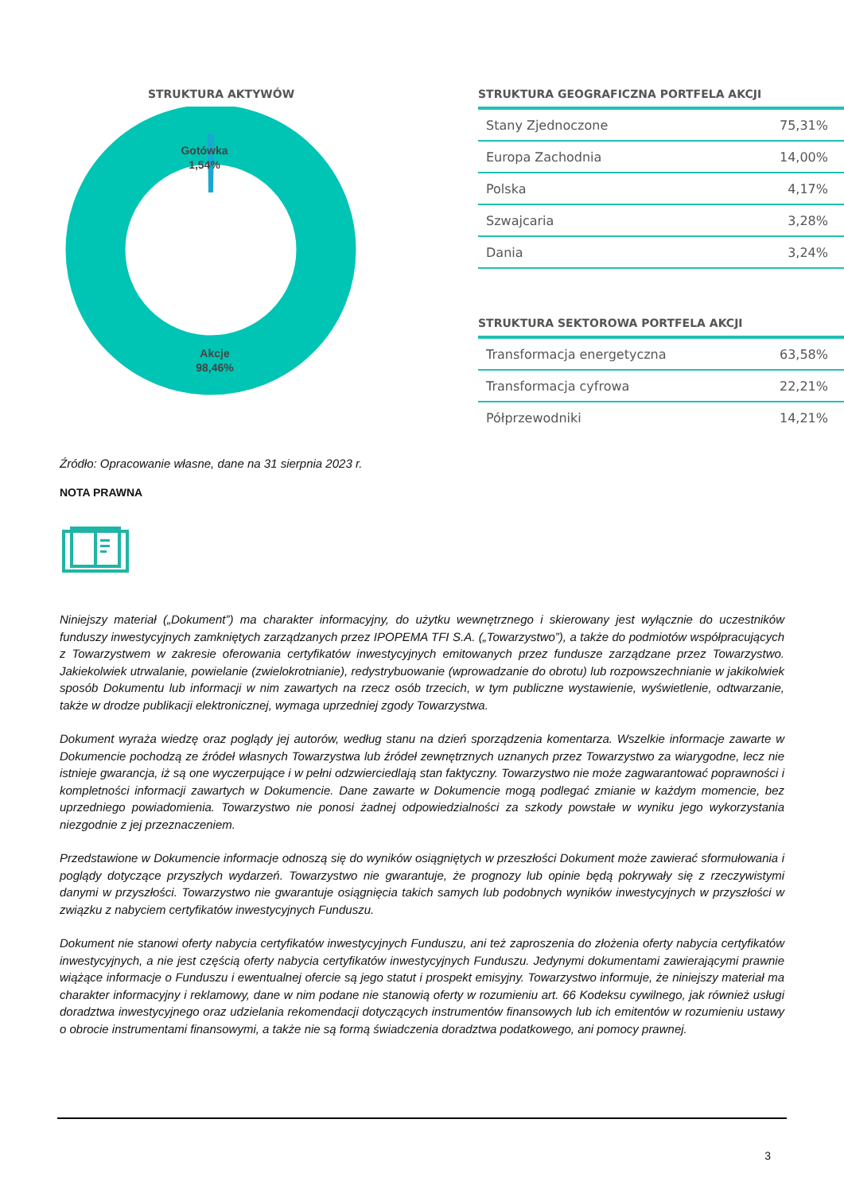STRUKTURA AKTYWÓW
Gotówka
1,54%
Akcje
98,46%
STRUKTURA GEOGRAFICZNA PORTFELA AKCJI
| Stany Zjednoczone | 75,31% |
| Europa Zachodnia | 14,00% |
| Polska | 4,17% |
| Szwajcaria | 3,28% |
| Dania | 3,24% |
STRUKTURA SEKTOROWA PORTFELA AKCJI
| Transformacja energetyczna | 63,58% |
| Transformacja cyfrowa | 22,21% |
| Półprzewodniki | 14,21% |
Źródło: Opracowanie własne, dane na 31 sierpnia 2023 r.
NOTA PRAWNA
Niniejszy materiał („Dokument”) ma charakter informacyjny, do użytku wewnętrznego i skierowany jest wyłącznie do uczestników funduszy inwestycyjnych zamkniętych zarządzanych przez IPOPEMA TFI S.A. („Towarzystwo”), a także do podmiotów współpracujących z Towarzystwem w zakresie oferowania certyfikatów inwestycyjnych emitowanych przez fundusze zarządzane przez Towarzystwo. Jakiekolwiek utrwalanie, powielanie (zwielokrotnianie), redystrybuowanie (wprowadzanie do obrotu) lub rozpowszechnianie w jakikolwiek sposób Dokumentu lub informacji w nim zawartych na rzecz osób trzecich, w tym publiczne wystawienie, wyświetlenie, odtwarzanie, także w drodze publikacji elektronicznej, wymaga uprzedniej zgody Towarzystwa.
Dokument wyraża wiedzę oraz poglądy jej autorów, według stanu na dzień sporządzenia komentarza. Wszelkie informacje zawarte w Dokumencie pochodzą ze źródeł własnych Towarzystwa lub źródeł zewnętrznych uznanych przez Towarzystwo za wiarygodne, lecz nie istnieje gwarancja, iż są one wyczerpujące i w pełni odzwierciedlają stan faktyczny. Towarzystwo nie może zagwarantować poprawności i kompletności informacji zawartych w Dokumencie. Dane zawarte w Dokumencie mogą podlegać zmianie w każdym momencie, bez uprzedniego powiadomienia. Towarzystwo nie ponosi żadnej odpowiedzialności za szkody powstałe w wyniku jego wykorzystania niezgodnie z jej przeznaczeniem.
Przedstawione w Dokumencie informacje odnoszą się do wyników osiągniętych w przeszłości Dokument może zawierać sformułowania i poglądy dotyczące przyszłych wydarzeń. Towarzystwo nie gwarantuje, że prognozy lub opinie będą pokrywały się z rzeczywistymi danymi w przyszłości. Towarzystwo nie gwarantuje osiągnięcia takich samych lub podobnych wyników inwestycyjnych w przyszłości w związku z nabyciem certyfikatów inwestycyjnych Funduszu.
Dokument nie stanowi oferty nabycia certyfikatów inwestycyjnych Funduszu, ani też zaproszenia do złożenia oferty nabycia certyfikatów inwestycyjnych, a nie jest częścią oferty nabycia certyfikatów inwestycyjnych Funduszu. Jedynymi dokumentami zawierającymi prawnie wiążące informacje o Funduszu i ewentualnej ofercie są jego statut i prospekt emisyjny. Towarzystwo informuje, że niniejszy materiał ma charakter informacyjny i reklamowy, dane w nim podane nie stanowią oferty w rozumieniu art. 66 Kodeksu cywilnego, jak również usługi doradztwa inwestycyjnego oraz udzielania rekomendacji dotyczących instrumentów finansowych lub ich emitentów w rozumieniu ustawy o obrocie instrumentami finansowymi, a także nie są formą świadczenia doradztwa podatkowego, ani pomocy prawnej.
3